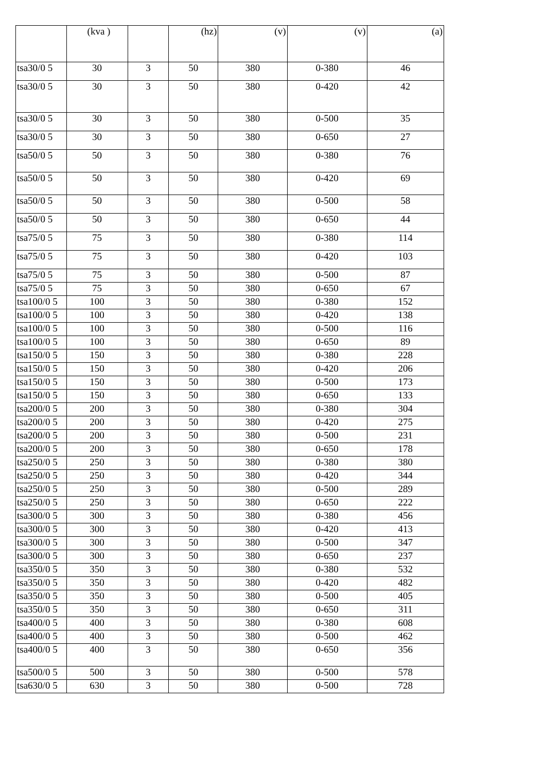| | (kva ) | | (hz) | (v) | (v) | (a) |
| --- | --- | --- | --- | --- | --- | --- |
| tsa30/0 5 | 30 | 3 | 50 | 380 | 0-380 | 46 |
| tsa30/0 5 | 30 | 3 | 50 | 380 | 0-420 | 42 |
| tsa30/0 5 | 30 | 3 | 50 | 380 | 0-500 | 35 |
| tsa30/0 5 | 30 | 3 | 50 | 380 | 0-650 | 27 |
| tsa50/0 5 | 50 | 3 | 50 | 380 | 0-380 | 76 |
| tsa50/0 5 | 50 | 3 | 50 | 380 | 0-420 | 69 |
| tsa50/0 5 | 50 | 3 | 50 | 380 | 0-500 | 58 |
| tsa50/0 5 | 50 | 3 | 50 | 380 | 0-650 | 44 |
| tsa75/0 5 | 75 | 3 | 50 | 380 | 0-380 | 114 |
| tsa75/0 5 | 75 | 3 | 50 | 380 | 0-420 | 103 |
| tsa75/0 5 | 75 | 3 | 50 | 380 | 0-500 | 87 |
| tsa75/0 5 | 75 | 3 | 50 | 380 | 0-650 | 67 |
| tsa100/0 5 | 100 | 3 | 50 | 380 | 0-380 | 152 |
| tsa100/0 5 | 100 | 3 | 50 | 380 | 0-420 | 138 |
| tsa100/0 5 | 100 | 3 | 50 | 380 | 0-500 | 116 |
| tsa100/0 5 | 100 | 3 | 50 | 380 | 0-650 | 89 |
| tsa150/0 5 | 150 | 3 | 50 | 380 | 0-380 | 228 |
| tsa150/0 5 | 150 | 3 | 50 | 380 | 0-420 | 206 |
| tsa150/0 5 | 150 | 3 | 50 | 380 | 0-500 | 173 |
| tsa150/0 5 | 150 | 3 | 50 | 380 | 0-650 | 133 |
| tsa200/0 5 | 200 | 3 | 50 | 380 | 0-380 | 304 |
| tsa200/0 5 | 200 | 3 | 50 | 380 | 0-420 | 275 |
| tsa200/0 5 | 200 | 3 | 50 | 380 | 0-500 | 231 |
| tsa200/0 5 | 200 | 3 | 50 | 380 | 0-650 | 178 |
| tsa250/0 5 | 250 | 3 | 50 | 380 | 0-380 | 380 |
| tsa250/0 5 | 250 | 3 | 50 | 380 | 0-420 | 344 |
| tsa250/0 5 | 250 | 3 | 50 | 380 | 0-500 | 289 |
| tsa250/0 5 | 250 | 3 | 50 | 380 | 0-650 | 222 |
| tsa300/0 5 | 300 | 3 | 50 | 380 | 0-380 | 456 |
| tsa300/0 5 | 300 | 3 | 50 | 380 | 0-420 | 413 |
| tsa300/0 5 | 300 | 3 | 50 | 380 | 0-500 | 347 |
| tsa300/0 5 | 300 | 3 | 50 | 380 | 0-650 | 237 |
| tsa350/0 5 | 350 | 3 | 50 | 380 | 0-380 | 532 |
| tsa350/0 5 | 350 | 3 | 50 | 380 | 0-420 | 482 |
| tsa350/0 5 | 350 | 3 | 50 | 380 | 0-500 | 405 |
| tsa350/0 5 | 350 | 3 | 50 | 380 | 0-650 | 311 |
| tsa400/0 5 | 400 | 3 | 50 | 380 | 0-380 | 608 |
| tsa400/0 5 | 400 | 3 | 50 | 380 | 0-500 | 462 |
| tsa400/0 5 | 400 | 3 | 50 | 380 | 0-650 | 356 |
| tsa500/0 5 | 500 | 3 | 50 | 380 | 0-500 | 578 |
| tsa630/0 5 | 630 | 3 | 50 | 380 | 0-500 | 728 |